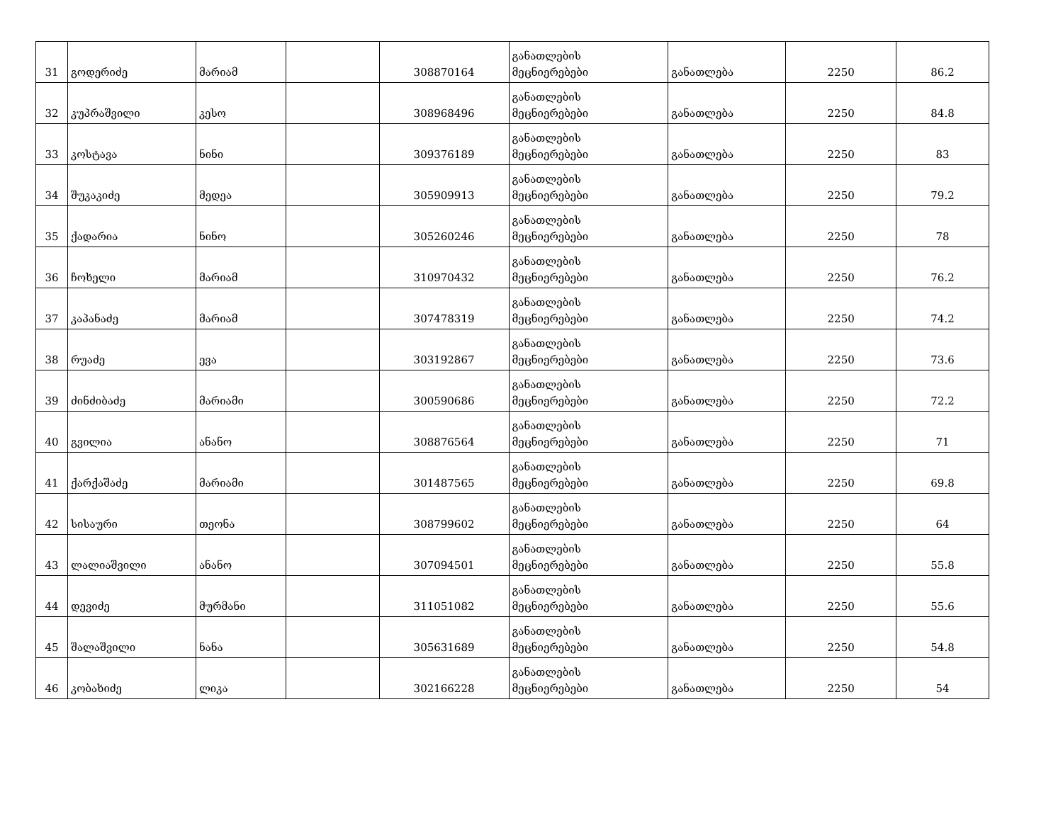| 31 | გოდერიძე | მარიამ | | 308870164 | განათლების მეცნიერებები | განათლება | 2250 | 86.2 |
| 32 | კუპრაშვილი | კესო | | 308968496 | განათლების მეცნიერებები | განათლება | 2250 | 84.8 |
| 33 | კოსტავა | ნინი | | 309376189 | განათლების მეცნიერებები | განათლება | 2250 | 83 |
| 34 | შუკაკიძე | მედეა | | 305909913 | განათლების მეცნიერებები | განათლება | 2250 | 79.2 |
| 35 | ქადარია | ნინო | | 305260246 | განათლების მეცნიერებები | განათლება | 2250 | 78 |
| 36 | ჩოხელი | მარიამ | | 310970432 | განათლების მეცნიერებები | განათლება | 2250 | 76.2 |
| 37 | კაპანაძე | მარიამ | | 307478319 | განათლების მეცნიერებები | განათლება | 2250 | 74.2 |
| 38 | რუაძე | ევა | | 303192867 | განათლების მეცნიერებები | განათლება | 2250 | 73.6 |
| 39 | ძინძიბაძე | მარიამი | | 300590686 | განათლების მეცნიერებები | განათლება | 2250 | 72.2 |
| 40 | გვილია | ანანო | | 308876564 | განათლების მეცნიერებები | განათლება | 2250 | 71 |
| 41 | ქარქაშაძე | მარიამი | | 301487565 | განათლების მეცნიერებები | განათლება | 2250 | 69.8 |
| 42 | სისაური | თეონა | | 308799602 | განათლების მეცნიერებები | განათლება | 2250 | 64 |
| 43 | ლალიაშვილი | ანანო | | 307094501 | განათლების მეცნიერებები | განათლება | 2250 | 55.8 |
| 44 | დევიძე | მურმანი | | 311051082 | განათლების მეცნიერებები | განათლება | 2250 | 55.6 |
| 45 | შალაშვილი | ნანა | | 305631689 | განათლების მეცნიერებები | განათლება | 2250 | 54.8 |
| 46 | კობახიძე | ლიკა | | 302166228 | განათლების მეცნიერებები | განათლება | 2250 | 54 |